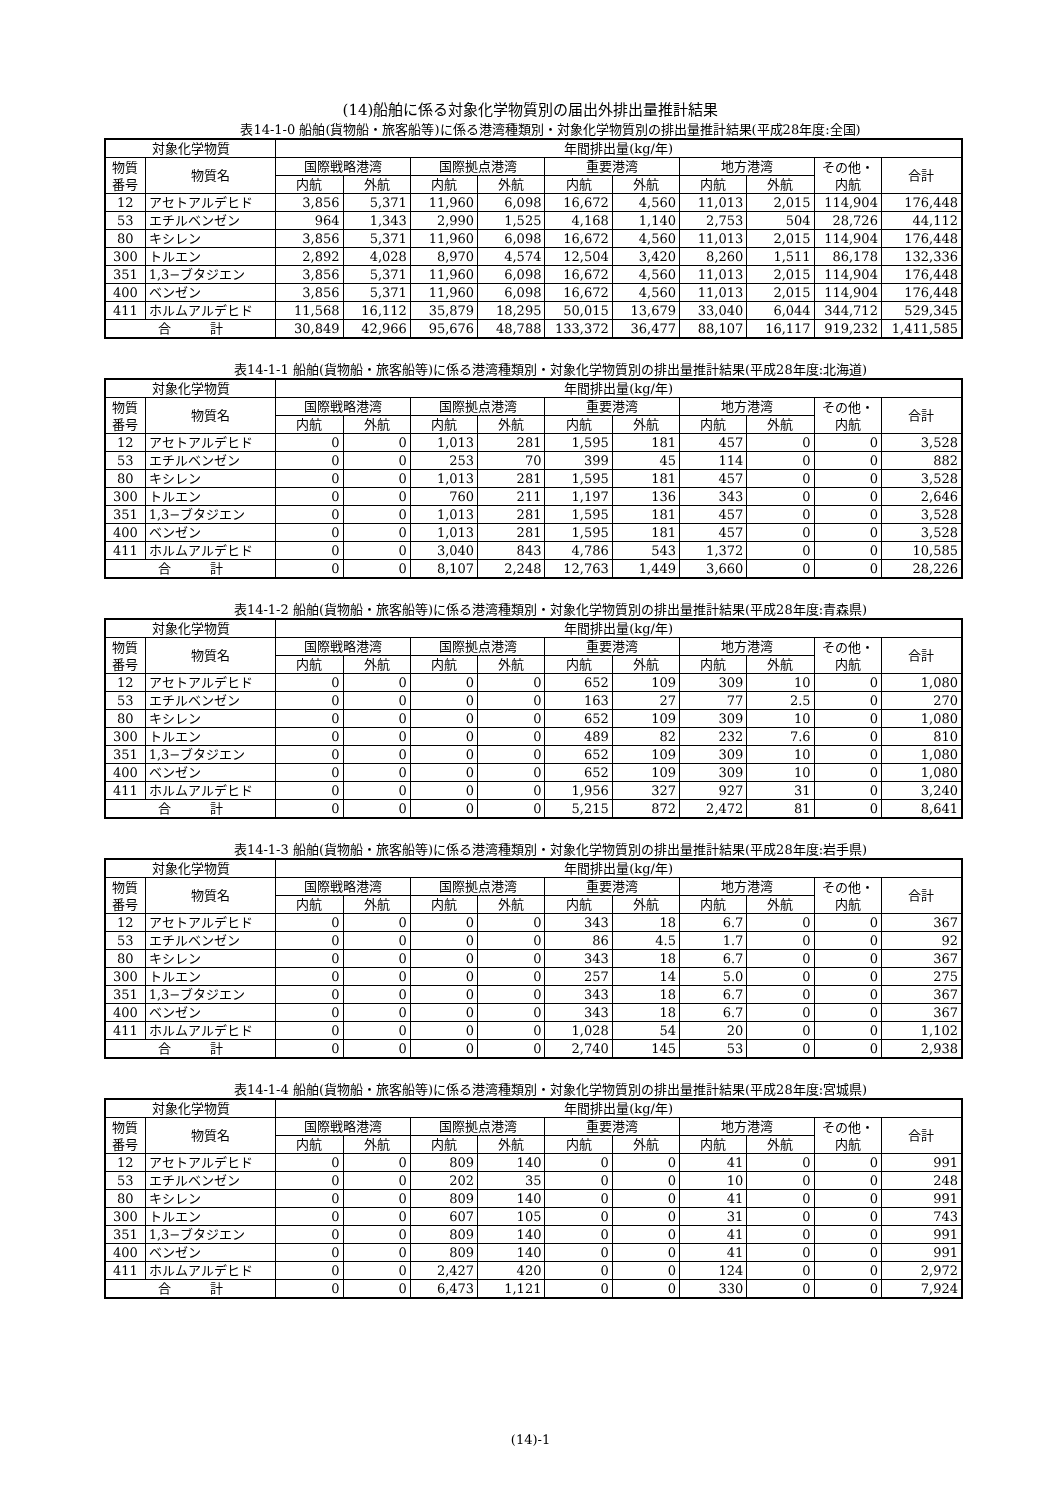(14)船舶に係る対象化学物質別の届出外排出量推計結果
表14-1-0 船舶(貨物船・旅客船等)に係る港湾種類別・対象化学物質別の排出量推計結果(平成28年度:全国)
| 対象化学物質 | | 年間排出量(kg/年) | | | | | | | | | |
| --- | --- | --- | --- | --- | --- | --- | --- | --- | --- | --- | --- |
| 物質 番号 | 物質名 | 国際戦略港湾 | | 国際拠点港湾 | | 重要港湾 | | 地方港湾 | | その他・ 内航 | 合計 |
| | | 内航 | 外航 | 内航 | 外航 | 内航 | 外航 | 内航 | 外航 | | |
| 12 | アセトアルデヒド | 3,856 | 5,371 | 11,960 | 6,098 | 16,672 | 4,560 | 11,013 | 2,015 | 114,904 | 176,448 |
| 53 | エチルベンゼン | 964 | 1,343 | 2,990 | 1,525 | 4,168 | 1,140 | 2,753 | 504 | 28,726 | 44,112 |
| 80 | キシレン | 3,856 | 5,371 | 11,960 | 6,098 | 16,672 | 4,560 | 11,013 | 2,015 | 114,904 | 176,448 |
| 300 | トルエン | 2,892 | 4,028 | 8,970 | 4,574 | 12,504 | 3,420 | 8,260 | 1,511 | 86,178 | 132,336 |
| 351 | 1,3−ブタジエン | 3,856 | 5,371 | 11,960 | 6,098 | 16,672 | 4,560 | 11,013 | 2,015 | 114,904 | 176,448 |
| 400 | ベンゼン | 3,856 | 5,371 | 11,960 | 6,098 | 16,672 | 4,560 | 11,013 | 2,015 | 114,904 | 176,448 |
| 411 | ホルムアルデヒド | 11,568 | 16,112 | 35,879 | 18,295 | 50,015 | 13,679 | 33,040 | 6,044 | 344,712 | 529,345 |
| 合 計 | | 30,849 | 42,966 | 95,676 | 48,788 | 133,372 | 36,477 | 88,107 | 16,117 | 919,232 | 1,411,585 |
表14-1-1 船舶(貨物船・旅客船等)に係る港湾種類別・対象化学物質別の排出量推計結果(平成28年度:北海道)
| 対象化学物質 | | 年間排出量(kg/年) | | | | | | | | | |
| --- | --- | --- | --- | --- | --- | --- | --- | --- | --- | --- | --- |
| 物質 番号 | 物質名 | 国際戦略港湾 | | 国際拠点港湾 | | 重要港湾 | | 地方港湾 | | その他・ 内航 | 合計 |
| | | 内航 | 外航 | 内航 | 外航 | 内航 | 外航 | 内航 | 外航 | | |
| 12 | アセトアルデヒド | 0 | 0 | 1,013 | 281 | 1,595 | 181 | 457 | 0 | 0 | 3,528 |
| 53 | エチルベンゼン | 0 | 0 | 253 | 70 | 399 | 45 | 114 | 0 | 0 | 882 |
| 80 | キシレン | 0 | 0 | 1,013 | 281 | 1,595 | 181 | 457 | 0 | 0 | 3,528 |
| 300 | トルエン | 0 | 0 | 760 | 211 | 1,197 | 136 | 343 | 0 | 0 | 2,646 |
| 351 | 1,3−ブタジエン | 0 | 0 | 1,013 | 281 | 1,595 | 181 | 457 | 0 | 0 | 3,528 |
| 400 | ベンゼン | 0 | 0 | 1,013 | 281 | 1,595 | 181 | 457 | 0 | 0 | 3,528 |
| 411 | ホルムアルデヒド | 0 | 0 | 3,040 | 843 | 4,786 | 543 | 1,372 | 0 | 0 | 10,585 |
| 合 計 | | 0 | 0 | 8,107 | 2,248 | 12,763 | 1,449 | 3,660 | 0 | 0 | 28,226 |
表14-1-2 船舶(貨物船・旅客船等)に係る港湾種類別・対象化学物質別の排出量推計結果(平成28年度:青森県)
| 対象化学物質 | | 年間排出量(kg/年) | | | | | | | | | |
| --- | --- | --- | --- | --- | --- | --- | --- | --- | --- | --- | --- |
| 物質 番号 | 物質名 | 国際戦略港湾 | | 国際拠点港湾 | | 重要港湾 | | 地方港湾 | | その他・ 内航 | 合計 |
| | | 内航 | 外航 | 内航 | 外航 | 内航 | 外航 | 内航 | 外航 | | |
| 12 | アセトアルデヒド | 0 | 0 | 0 | 0 | 652 | 109 | 309 | 10 | 0 | 1,080 |
| 53 | エチルベンゼン | 0 | 0 | 0 | 0 | 163 | 27 | 77 | 2.5 | 0 | 270 |
| 80 | キシレン | 0 | 0 | 0 | 0 | 652 | 109 | 309 | 10 | 0 | 1,080 |
| 300 | トルエン | 0 | 0 | 0 | 0 | 489 | 82 | 232 | 7.6 | 0 | 810 |
| 351 | 1,3−ブタジエン | 0 | 0 | 0 | 0 | 652 | 109 | 309 | 10 | 0 | 1,080 |
| 400 | ベンゼン | 0 | 0 | 0 | 0 | 652 | 109 | 309 | 10 | 0 | 1,080 |
| 411 | ホルムアルデヒド | 0 | 0 | 0 | 0 | 1,956 | 327 | 927 | 31 | 0 | 3,240 |
| 合 計 | | 0 | 0 | 0 | 0 | 5,215 | 872 | 2,472 | 81 | 0 | 8,641 |
表14-1-3 船舶(貨物船・旅客船等)に係る港湾種類別・対象化学物質別の排出量推計結果(平成28年度:岩手県)
| 対象化学物質 | | 年間排出量(kg/年) | | | | | | | | | |
| --- | --- | --- | --- | --- | --- | --- | --- | --- | --- | --- | --- |
| 物質 番号 | 物質名 | 国際戦略港湾 | | 国際拠点港湾 | | 重要港湾 | | 地方港湾 | | その他・ 内航 | 合計 |
| | | 内航 | 外航 | 内航 | 外航 | 内航 | 外航 | 内航 | 外航 | | |
| 12 | アセトアルデヒド | 0 | 0 | 0 | 0 | 343 | 18 | 6.7 | 0 | 0 | 367 |
| 53 | エチルベンゼン | 0 | 0 | 0 | 0 | 86 | 4.5 | 1.7 | 0 | 0 | 92 |
| 80 | キシレン | 0 | 0 | 0 | 0 | 343 | 18 | 6.7 | 0 | 0 | 367 |
| 300 | トルエン | 0 | 0 | 0 | 0 | 257 | 14 | 5.0 | 0 | 0 | 275 |
| 351 | 1,3−ブタジエン | 0 | 0 | 0 | 0 | 343 | 18 | 6.7 | 0 | 0 | 367 |
| 400 | ベンゼン | 0 | 0 | 0 | 0 | 343 | 18 | 6.7 | 0 | 0 | 367 |
| 411 | ホルムアルデヒド | 0 | 0 | 0 | 0 | 1,028 | 54 | 20 | 0 | 0 | 1,102 |
| 合 計 | | 0 | 0 | 0 | 0 | 2,740 | 145 | 53 | 0 | 0 | 2,938 |
表14-1-4 船舶(貨物船・旅客船等)に係る港湾種類別・対象化学物質別の排出量推計結果(平成28年度:宮城県)
| 対象化学物質 | | 年間排出量(kg/年) | | | | | | | | | |
| --- | --- | --- | --- | --- | --- | --- | --- | --- | --- | --- | --- |
| 物質 番号 | 物質名 | 国際戦略港湾 | | 国際拠点港湾 | | 重要港湾 | | 地方港湾 | | その他・ 内航 | 合計 |
| | | 内航 | 外航 | 内航 | 外航 | 内航 | 外航 | 内航 | 外航 | | |
| 12 | アセトアルデヒド | 0 | 0 | 809 | 140 | 0 | 0 | 41 | 0 | 0 | 991 |
| 53 | エチルベンゼン | 0 | 0 | 202 | 35 | 0 | 0 | 10 | 0 | 0 | 248 |
| 80 | キシレン | 0 | 0 | 809 | 140 | 0 | 0 | 41 | 0 | 0 | 991 |
| 300 | トルエン | 0 | 0 | 607 | 105 | 0 | 0 | 31 | 0 | 0 | 743 |
| 351 | 1,3−ブタジエン | 0 | 0 | 809 | 140 | 0 | 0 | 41 | 0 | 0 | 991 |
| 400 | ベンゼン | 0 | 0 | 809 | 140 | 0 | 0 | 41 | 0 | 0 | 991 |
| 411 | ホルムアルデヒド | 0 | 0 | 2,427 | 420 | 0 | 0 | 124 | 0 | 0 | 2,972 |
| 合 計 | | 0 | 0 | 6,473 | 1,121 | 0 | 0 | 330 | 0 | 0 | 7,924 |
(14)-1